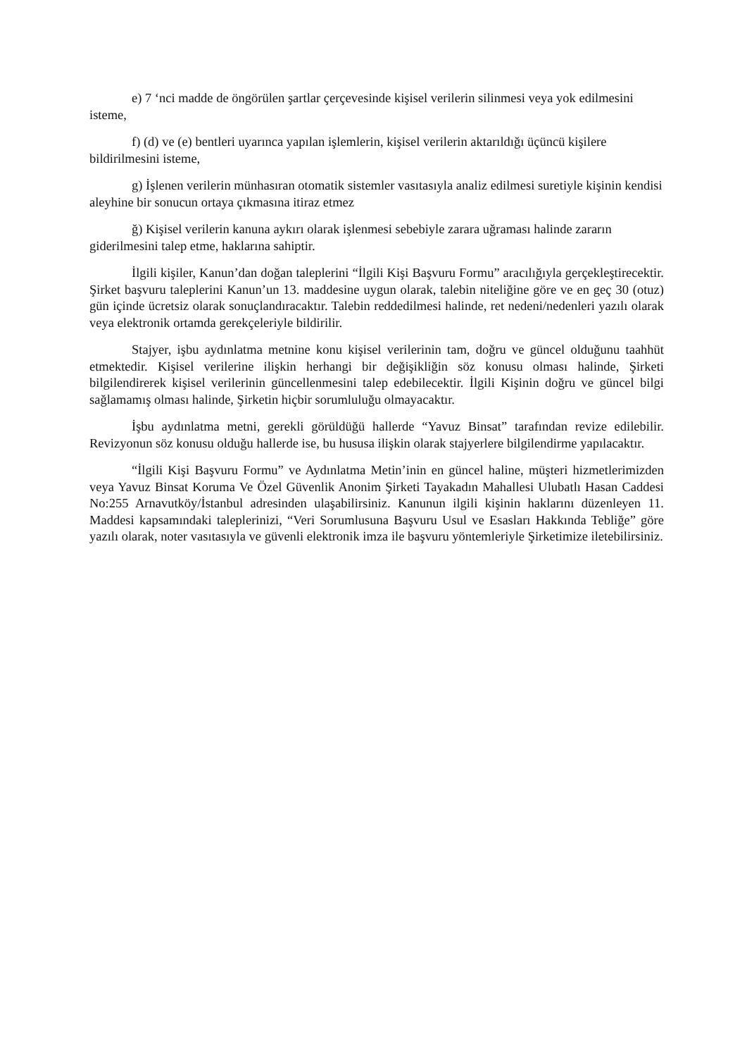e) 7 ‘nci madde de öngörülen şartlar çerçevesinde kişisel verilerin silinmesi veya yok edilmesini isteme,
f) (d) ve (e) bentleri uyarınca yapılan işlemlerin, kişisel verilerin aktarıldığı üçüncü kişilere bildirilmesini isteme,
g) İşlenen verilerin münhasıran otomatik sistemler vasıtasıyla analiz edilmesi suretiyle kişinin kendisi aleyhine bir sonucun ortaya çıkmasına itiraz etmez
ğ) Kişisel verilerin kanuna aykırı olarak işlenmesi sebebiyle zarara uğraması halinde zararın giderilmesini talep etme, haklarına sahiptir.
İlgili kişiler, Kanun’dan doğan taleplerini “İlgili Kişi Başvuru Formu” aracılığıyla gerçekleştirecektir. Şirket başvuru taleplerini Kanun’un 13. maddesine uygun olarak, talebin niteliğine göre ve en geç 30 (otuz) gün içinde ücretsiz olarak sonuçlandıracaktır. Talebin reddedilmesi halinde, ret nedeni/nedenleri yazılı olarak veya elektronik ortamda gerekçeleriyle bildirilir.
Stajyer, işbu aydınlatma metnine konu kişisel verilerinin tam, doğru ve güncel olduğunu taahhüt etmektedir. Kişisel verilerine ilişkin herhangi bir değişikliğin söz konusu olması halinde, Şirketi bilgilendirerek kişisel verilerinin güncellenmesini talep edebilecektir. İlgili Kişinin doğru ve güncel bilgi sağlamamış olması halinde, Şirketin hiçbir sorumluluğu olmayacaktır.
İşbu aydınlatma metni, gerekli görüldüğü hallerde “Yavuz Binsat” tarafından revize edilebilir. Revizyonun söz konusu olduğu hallerde ise, bu hususa ilişkin olarak stajyerlere bilgilendirme yapılacaktır.
“İlgili Kişi Başvuru Formu” ve Aydınlatma Metin’inin en güncel haline, müşteri hizmetlerimizden veya Yavuz Binsat Koruma Ve Özel Güvenlik Anonim Şirketi Tayakadın Mahallesi Ulubatlı Hasan Caddesi No:255 Arnavutköy/İstanbul adresinden ulaşabilirsiniz. Kanunun ilgili kişinin haklarını düzenleyen 11. Maddesi kapsamındaki taleplerinizi, “Veri Sorumlusuna Başvuru Usul ve Esasları Hakkında Tebliğe” göre yazılı olarak, noter vasıtasıyla ve güvenli elektronik imza ile başvuru yöntemleriyle Şirketimize iletebilirsiniz.